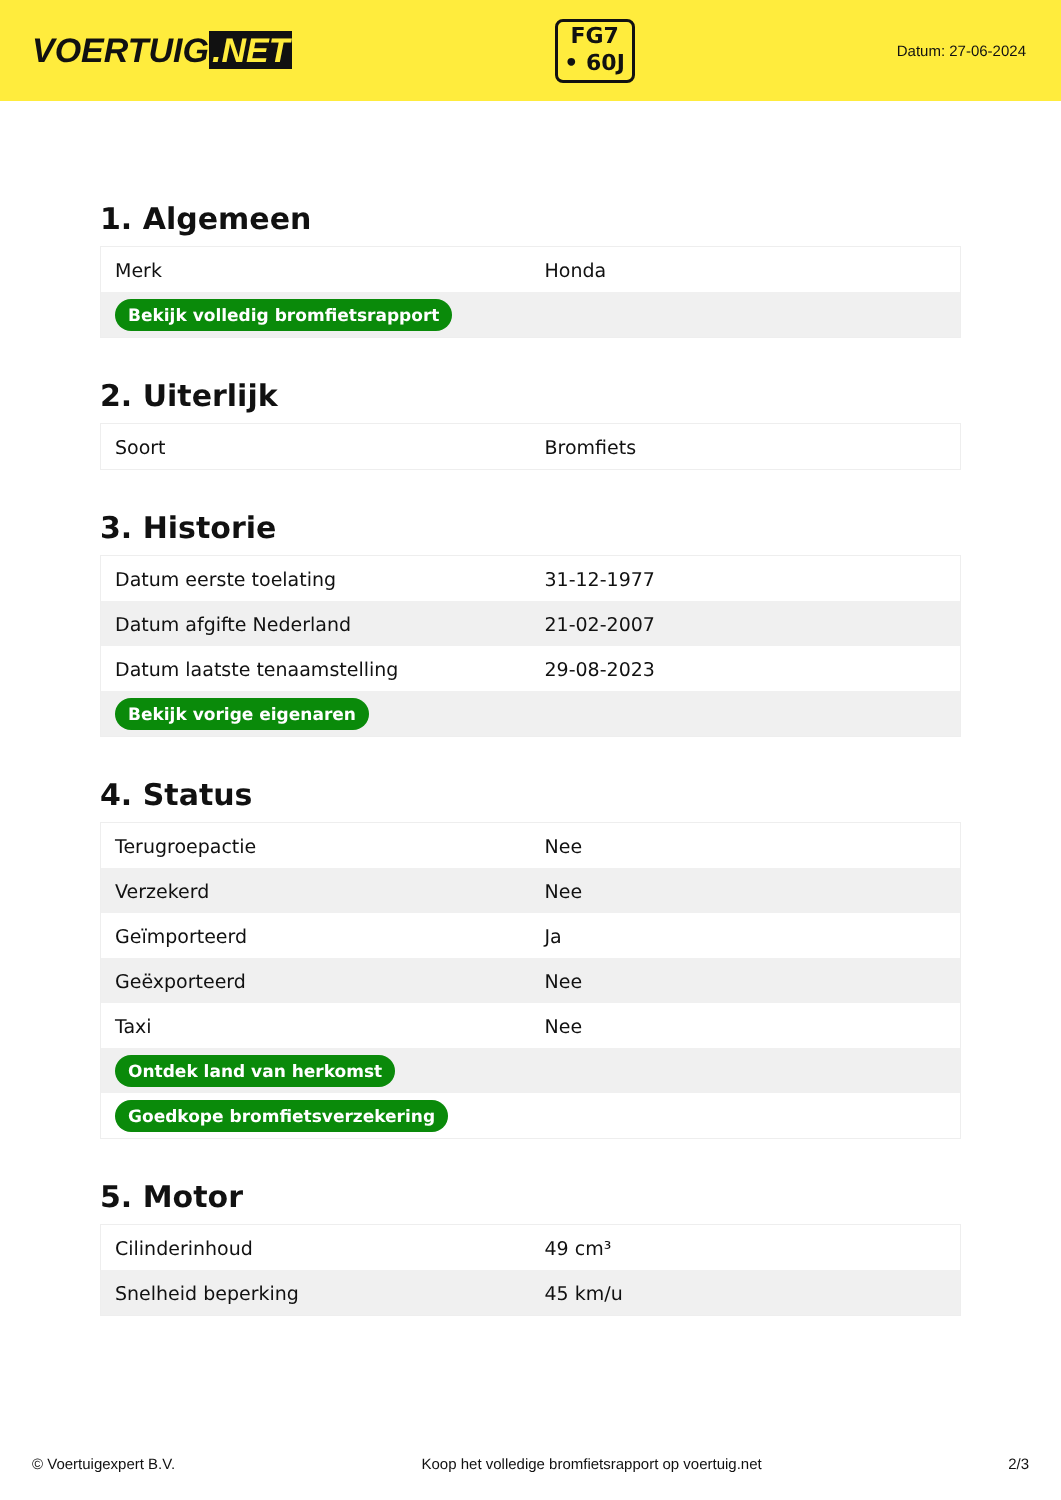VOERTUIG.NET
FG7
• 60J
Datum: 27-06-2024
1. Algemeen
| Merk | Honda |
| Bekijk volledig bromfietsrapport | |
2. Uiterlijk
| Soort | Bromfiets |
3. Historie
| Datum eerste toelating | 31-12-1977 |
| Datum afgifte Nederland | 21-02-2007 |
| Datum laatste tenaamstelling | 29-08-2023 |
| Bekijk vorige eigenaren | |
4. Status
| Terugroepactie | Nee |
| Verzekerd | Nee |
| Geïmporteerd | Ja |
| Geëxporteerd | Nee |
| Taxi | Nee |
| Ontdek land van herkomst | |
| Goedkope bromfietsverzekering | |
5. Motor
| Cilinderinhoud | 49 cm³ |
| Snelheid beperking | 45 km/u |
© Voertuigexpert B.V. Koop het volledige bromfietsrapport op voertuig.net 2/3